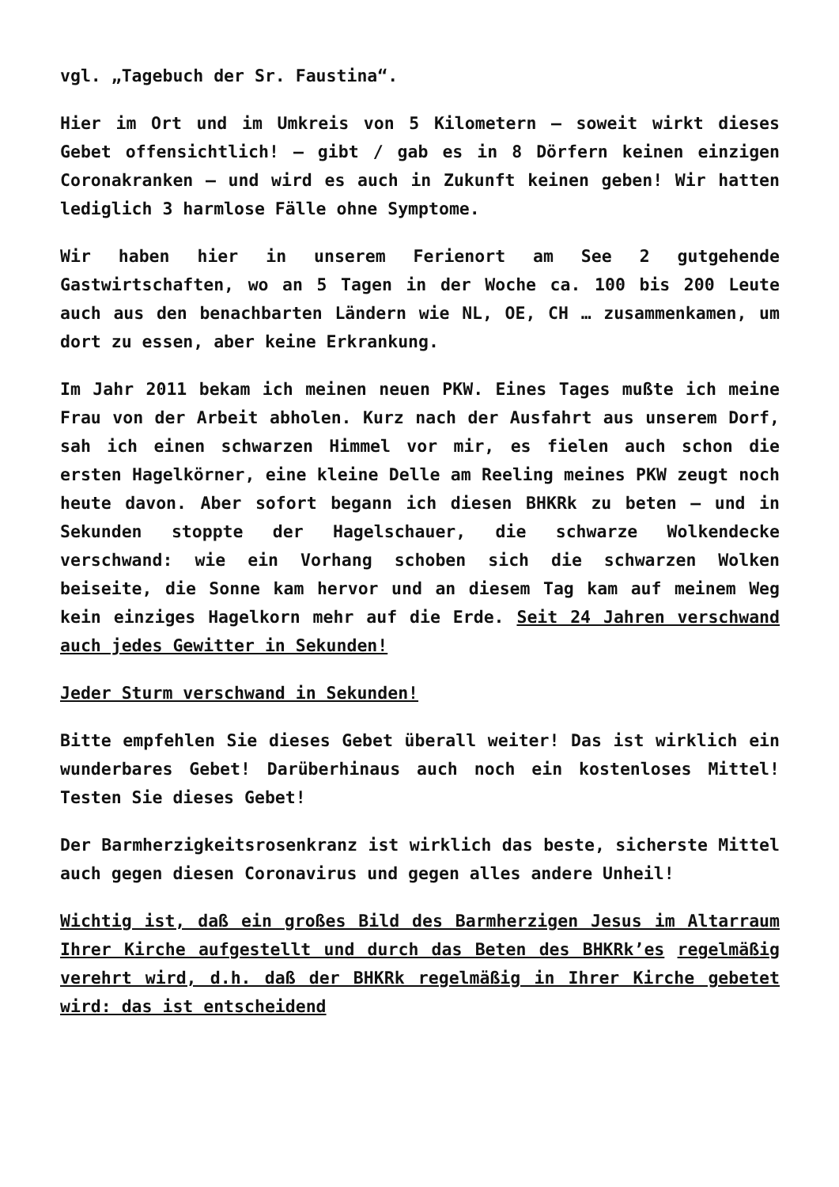vgl. „Tagebuch der Sr. Faustina“.
Hier im Ort und im Umkreis von 5 Kilometern – soweit wirkt dieses Gebet offensichtlich! – gibt / gab es in 8 Dörfern keinen einzigen Coronakranken – und wird es auch in Zukunft keinen geben! Wir hatten lediglich 3 harmlose Fälle ohne Symptome.
Wir haben hier in unserem Ferienort am See 2 gutgehende Gastwirtschaften, wo an 5 Tagen in der Woche ca. 100 bis 200 Leute auch aus den benachbarten Ländern wie NL, OE, CH … zusammenkamen, um dort zu essen, aber keine Erkrankung.
Im Jahr 2011 bekam ich meinen neuen PKW. Eines Tages mußte ich meine Frau von der Arbeit abholen. Kurz nach der Ausfahrt aus unserem Dorf, sah ich einen schwarzen Himmel vor mir, es fielen auch schon die ersten Hagelkörner, eine kleine Delle am Reeling meines PKW zeugt noch heute davon. Aber sofort begann ich diesen BHKRk zu beten – und in Sekunden stoppte der Hagelschauer, die schwarze Wolkendecke verschwand: wie ein Vorhang schoben sich die schwarzen Wolken beiseite, die Sonne kam hervor und an diesem Tag kam auf meinem Weg kein einziges Hagelkorn mehr auf die Erde. Seit 24 Jahren verschwand auch jedes Gewitter in Sekunden!
Jeder Sturm verschwand in Sekunden!
Bitte empfehlen Sie dieses Gebet überall weiter! Das ist wirklich ein wunderbares Gebet! Darüberhinaus auch noch ein kostenloses Mittel! Testen Sie dieses Gebet!
Der Barmherzigkeitsrosenkranz ist wirklich das beste, sicherste Mittel auch gegen diesen Coronavirus und gegen alles andere Unheil!
Wichtig ist, daß ein großes Bild des Barmherzigen Jesus im Altarraum Ihrer Kirche aufgestellt und durch das Beten des BHKRk’es regelmäßig verehrt wird, d.h. daß der BHKRk regelmäßig in Ihrer Kirche gebetet wird: das ist entscheidend